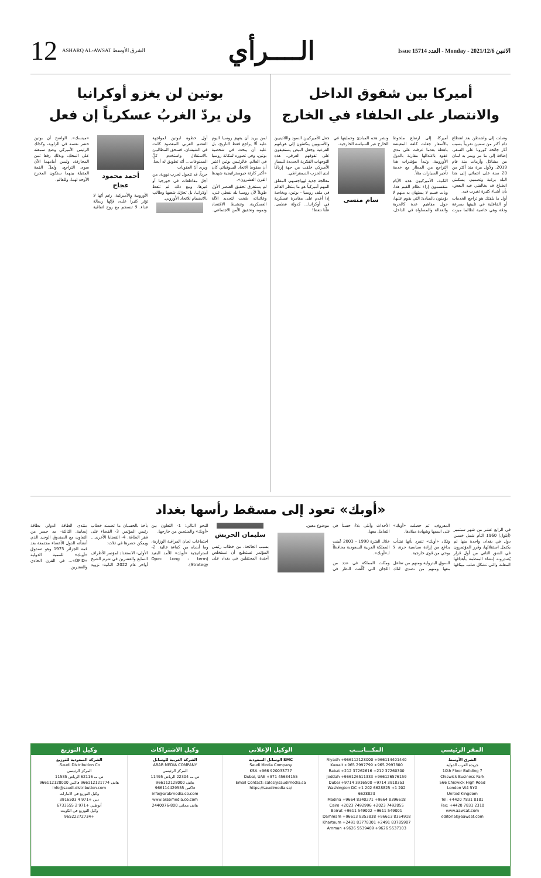الاثنين 2021/12/6 - Monday - العدد 15714 Issue
الــــرأي
12 ASHARQ AL-AWSAT الشرق الأوسط
أميركا بين شقوق الداخل
والانتصار على الحلفاء في الخارج
وصلت إلى واشنطن بعد انقطاع دام أكثر من سنتين تقريباً بسبب آثار جائحة كورونا على السفر، إضافة إلى ما مر ويمر به لبنان من مشاكل وأزمات منذ عام 2019. ولأول مرة منذ أكثر من 20 سنة على انتمائي إلى هذا البلد برغبة وتصميم، يسكنني انطباع قد يخالفني فيه البعض، بأن أشياء كثيرة تغيرت فيه.
أول ما يلفتك هو تراجع الخدمات أو الفاعلية في تلبيتها بسرعة ودقة وهي خاصية لطالما ميزت أميركا، إلى ارتفاع ملحوظ بالأسعار جعلت كلفة المعيشة باهظة بعدما عرفت على مدى عقود باعتدالها مقارنة بالدول الأوروبية. وتبدأ مؤشرات هذا التراجع من المطار مع خدمة تأجير السيارات مثلاً.
الثانية، الأميركيون هذه الأيام منقسمون إزاء نظام القيم هذا، وبات قسم لا يستهان به منهم لا يؤمنون بالمبادئ التي يقوم عليها، حول مفاهيم عدة كالحرية والعدالة والمساواة في الداخل، ونشر هذه المبادئ وحمايتها في الخارج عبر السياسة الخارجية.
سام منسى
جعل الأميركيين السود واللاتينيين والآسيويين ينكفئون إلى هوياتهم الفرعية وجعل البيض يستفيقون على تفوقهم العرقي. هذه التوجهات الفكرية الجديدة لليسار الأميركي خلقت من جهة إرباكاً لدى الحزب الديمقراطي.
معالجة جدية لهواجسهم. المقلق المهم أميركياً هو ما ينتظر العالم في ملف روسيا - بوتين، وبخاصة إذا أقدم على مغامرة عسكرية في أوكرانيا... كدولة عظمى. علّنا نتعظ!
بوتين لن يغزو أوكرانيا
ولن يردّ الغربُ عسكرياً إن فعل
لمن يريد أن يفهمَ روسيا اليوم عليه ألا يراجع فقط التاريخ، بل عليه أن يبحث في شخصية بوتين، وفي تصوره لمكانة روسيا في العالم. فالرئيس بوتين اعتبر أن سقوط الاتحاد السوفياتي كان «أكبر كارثة جيوستراتيجية شهدها القرن العشرون».
لم يستغرق تحقيق العنصر الأول طويلاً لأن روسيا بلد نفطي غني، وعائداته ضُخت لتجديد الآلة العسكرية، وتنشيط الاقتصاد ونموه، وتحقيق الأمن الاجتماعي.
أول خطوة لبوتين لمواجهة القضم الغربي المقصود كانت في الشيشان، فسحق المطالبين بالاستقلال واستخدم كلَّ الممنوعات... أنّه تطويق له أيضاً، ويرى أنّ العقوبات
حرباً، قد تتحول لحرب نووية، من أجل مقاطعات في جورجيا أو غيرها. ومع ذلك لم تتعظ أوكرانيا، بل تحرّك شعبها وطالب بالانضمام للاتحاد الأوروبي.
أحمد محمود عجاج
الأوروبية والأميركية، رغم أنّها لا تؤثر كثيراً عليه، فإنّها رسالة عداء. لا تنسجم مع روح اتفاقية «مينسك». الواضح أن بوتين حشر نفسه في الزاوية، وكذلك الرئيس الأميركي وضع سمعته على المحك، وبذلك رفعا ثمن المجازفة، وليس أمامهما الآن سوى التراجع، ولعلّ القمة المقبلة بينهما ستكون المخرج الأوحد لهما، وللعالم.
«أوبك» تعود إلى مسقط رأسها بغداد
في الرابع عشر من شهر سبتمبر (أيلول) 1960 التأم شمل خمس دول في بغداد، واحدة منها لم يكتمل استقلالها، وقرر المؤتمرون في الشق الثاني من أول قرار يُصدرونه إنشاء المنظمة بأهدافها المعلنة والتي تشكل صلب ميثاقها المعروف، ثم حصلت «أوبك» على اسمها وشهادة ميلادها.
وتكاد «أوبك» تنفرد بأنها نشأت بدافع من إرادة سياسية حرة، لا بوحي من قوى خارجية.
السوق البترولية ومنهم من تفاعل معها ومنهم من تصدى لتلك الأحداث وأبلى بلاءً حسناً في التعامل معها.
خلال الفترة 1990 – 2003 عُينت المملكة العربية السعودية محافظاً لـ«أوبك».
ومثّلت المملكة في عدد من اللجان التي كُلّفت النظر في موضوع معين.
سليمان الحربش
بسبب الجائحة. من خطاب رئيس المؤتمر نستطيع أن نستخلص أجندة المحتفلين في بغداد على النحو التالي: 1- التعاون بين «أوبك» والمنتجين من خارجها.
اجتماعات لجان المراقبة الوزارية، وما أبدياه من كفاءة عالية. 2- استراتيجية «أوبك» للأمد البعيد (Opec Long - term Strategy).
يأخذ بالحسبان ما تضمنه خطاب رئيس المؤتمر. 3- القضاء على فقر الطاقة. 4- القضايا الأخرى... ويمكن حصرها في ثلاث:
الأولى- الاستعداد لمؤتمر الأطراف السابع والعشرين في شرم الشيخ أواخر عام 2022. الثانية- تزويد منتدى الطاقة الدولي بطاقة إيجابية. الثالثة- مد جسر من التعاون مع الصندوق الوحيد الذي أنشأته الدول الأعضاء مجتمعة بعد قمة الجزائر 1975 وهو صندوق «أوبك» للتنمية الدولية «OFID»... في القرن الحادي والعشرين.
المقر الرئيسي المكـــاتـــب الوكيل الإعلاني وكيل الاشتراكات وكيل التوزيع
الشرق الأوسط
جريدة العرب الدولية
10th Floor Building 7
Chiswick Business Park
566 Chiswick High Road
London W4 5YG
United Kingdom
Tel: +4420 7831 8181
Fax: +4420 7831 2310
www.aawsat.com
editorial@aawsat.com
Riyadh +966112128000 +966114401440
Kuwait +965 2997799 +965 2997800
Rabat +212 37262616 +212 37260300
Jeddah +966126511333 +966126576159
Dubai +9714 3916500 +9714 3918353
Washington DC +1 202 6628825 +1 202 6628823
Madina +9664 8340271 +9664 8396618
Cairo +2023 7492996 +2023 7492855
Beirut +9611 549002 +9611 549001
Dammam +96613 8353838 +96613 8354918
Khartoum +2491 83778301 +2491 83785987
Amman +9626 5539409 +9626 5537103
الوسائل السعودية SMC
Saudi Media Company
KSA +966 920033777
Dubai, UAE +971 45684155
Email Contact: sales@saudimedia.sa
https://saudimedia.sa/
الشركة العربية للوسائل
ARAB MEDIA COMPANY
المركز الرئيسي
ص.ب 22304 الرياض 11495
هاتف 966112128000
فاكس 966114429555
info@arabmedia.co.com
www.arabmedia.co.com
هاتف مجاني 800-2440076
الشركة السعودية للتوزيع
Saudi Distribution Co.
المركز الرئيسي
ص.ب 62116 الرياض 11585
هاتف 966112121774 فاكس 966112128000
info@saudi-distribution.com
وكيل التوزيع في الامارات
دبي +971 4 3916503
أبوظبي +971 2 6733555
وكيل التوزيع في الكويت
+96522272734